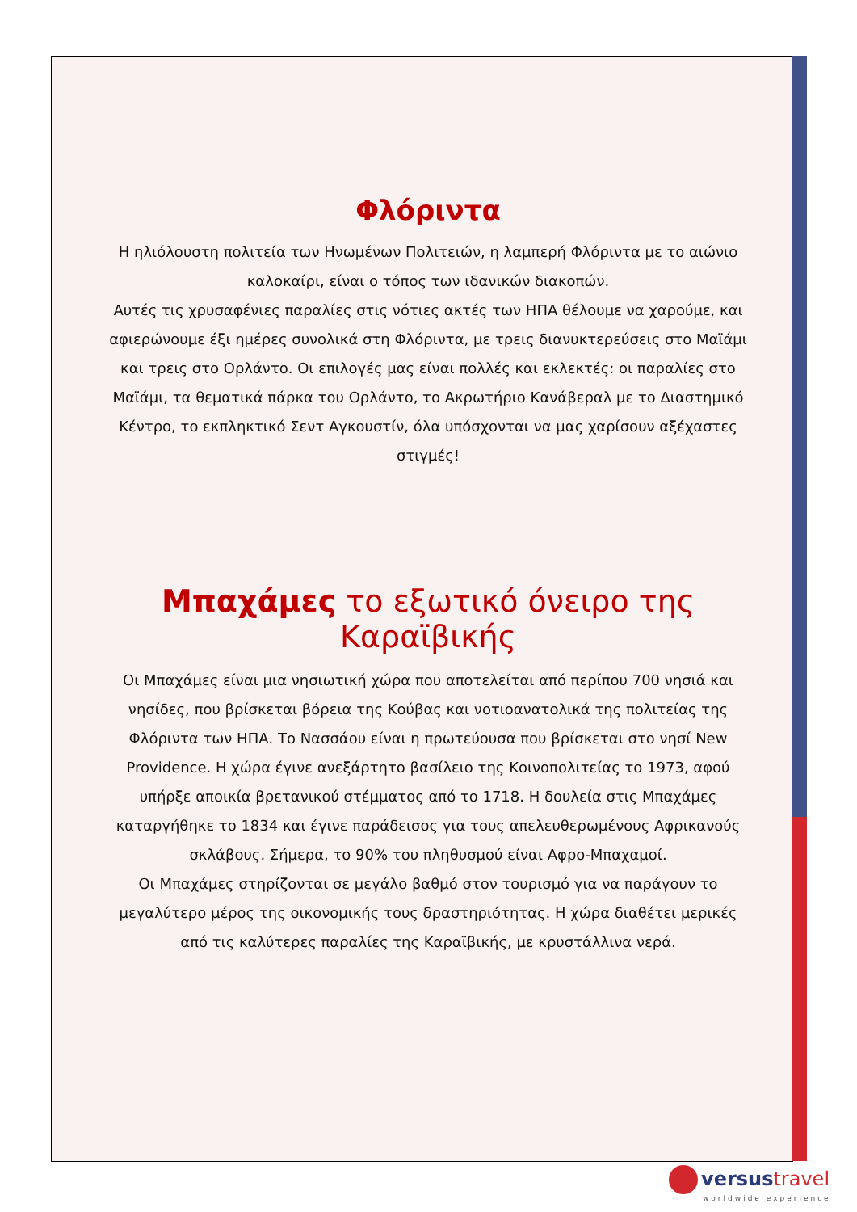Φλόριντα
Η ηλιόλουστη πολιτεία των Ηνωμένων Πολιτειών, η λαμπερή Φλόριντα με το αιώνιο καλοκαίρι, είναι ο τόπος των ιδανικών διακοπών.
Αυτές τις χρυσαφένιες παραλίες στις νότιες ακτές των ΗΠΑ θέλουμε να χαρούμε, και αφιερώνουμε έξι ημέρες συνολικά στη Φλόριντα, με τρεις διανυκτερεύσεις στο Μαϊάμι και τρεις στο Ορλάντο. Οι επιλογές μας είναι πολλές και εκλεκτές: οι παραλίες στο Μαϊάμι, τα θεματικά πάρκα του Ορλάντο, το Ακρωτήριο Κανάβεραλ με το Διαστημικό Κέντρο, το εκπληκτικό Σεντ Αγκουστίν, όλα υπόσχονται να μας χαρίσουν αξέχαστες στιγμές!
Μπαχάμες το εξωτικό όνειρο της Καραϊβικής
Οι Μπαχάμες είναι μια νησιωτική χώρα που αποτελείται από περίπου 700 νησιά και νησίδες, που βρίσκεται βόρεια της Κούβας και νοτιοανατολικά της πολιτείας της Φλόριντα των ΗΠΑ. Το Νασσάου είναι η πρωτεύουσα που βρίσκεται στο νησί New Providence. Η χώρα έγινε ανεξάρτητο βασίλειο της Κοινοπολιτείας το 1973, αφού υπήρξε αποικία βρετανικού στέμματος από το 1718. Η δουλεία στις Μπαχάμες καταργήθηκε το 1834 και έγινε παράδεισος για τους απελευθερωμένους Αφρικανούς σκλάβους. Σήμερα, το 90% του πληθυσμού είναι Αφρο-Μπαχαμοί.
Οι Μπαχάμες στηρίζονται σε μεγάλο βαθμό στον τουρισμό για να παράγουν το μεγαλύτερο μέρος της οικονομικής τους δραστηριότητας. Η χώρα διαθέτει μερικές από τις καλύτερες παραλίες της Καραϊβικής, με κρυστάλλινα νερά.
versustravel
worldwide experience